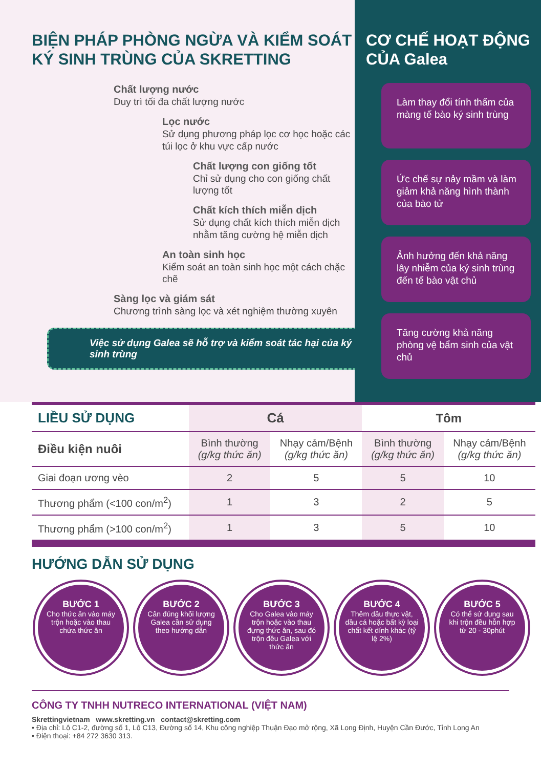BIỆN PHÁP PHÒNG NGỪA VÀ KIỂM SOÁT KÝ SINH TRÙNG CỦA SKRETTING
Chất lượng nước
Duy trì tối đa chất lượng nước
Lọc nước
Sử dụng phương pháp lọc cơ học hoặc các túi lọc ở khu vực cấp nước
Chất lượng con giống tốt
Chỉ sử dụng cho con giống chất lượng tốt
Chất kích thích miễn dịch
Sử dụng chất kích thích miễn dịch nhằm tăng cường hệ miễn dịch
An toàn sinh học
Kiểm soát an toàn sinh học một cách chặc chẽ
Sàng lọc và giám sát
Chương trình sàng lọc và xét nghiệm thường xuyên
Việc sử dụng Galea sẽ hỗ trợ và kiểm soát tác hại của ký sinh trùng
CƠ CHẾ HOẠT ĐỘNG CỦA Galea
Làm thay đổi tính thấm của màng tế bào ký sinh trùng
Ức chế sự nảy mầm và làm giảm khả năng hình thành của bào tử
Ảnh hưởng đến khả năng lây nhiễm của ký sinh trùng đến tế bào vật chủ
Tăng cường khả năng phòng vệ bẩm sinh của vật chủ
| LIỀU SỬ DỤNG | Cá | | Tôm | |
| --- | --- | --- | --- | --- |
| Điều kiện nuôi | Bình thường (g/kg thức ăn) | Nhạy cảm/Bệnh (g/kg thức ăn) | Bình thường (g/kg thức ăn) | Nhạy cảm/Bệnh (g/kg thức ăn) |
| Giai đoạn ương vèo | 2 | 5 | 5 | 10 |
| Thương phẩm (<100 con/m<sup>2</sup>) | 1 | 3 | 2 | 5 |
| Thương phẩm (>100 con/m<sup>2</sup>) | 1 | 3 | 5 | 10 |
HƯỚNG DẪN SỬ DỤNG
BƯỚC 1
Cho thức ăn vào máy trộn hoặc vào thau chứa thức ăn
BƯỚC 2
Cân đúng khối lượng Galea cần sử dụng theo hướng dẫn
BƯỚC 3
Cho Galea vào máy trộn hoặc vào thau đựng thức ăn, sau đó trộn đều Galea với thức ăn
BƯỚC 4
Thêm dầu thực vật, dầu cá hoặc bất kỳ loại chất kết dính khác (tỷ lệ 2%)
BƯỚC 5
Có thể sử dụng sau khi trộn đều hỗn hợp từ 20 - 30phút
CÔNG TY TNHH NUTRECO INTERNATIONAL (VIỆT NAM)
Skrettingvietnam www.skretting.vn contact@skretting.com
• Địa chỉ: Lô C1-2, đường số 1, Lô C13, Đường số 14, Khu công nghiệp Thuận Đạo mở rộng, Xã Long Định, Huyện Cần Đước, Tỉnh Long An
• Điện thoại: +84 272 3630 313.